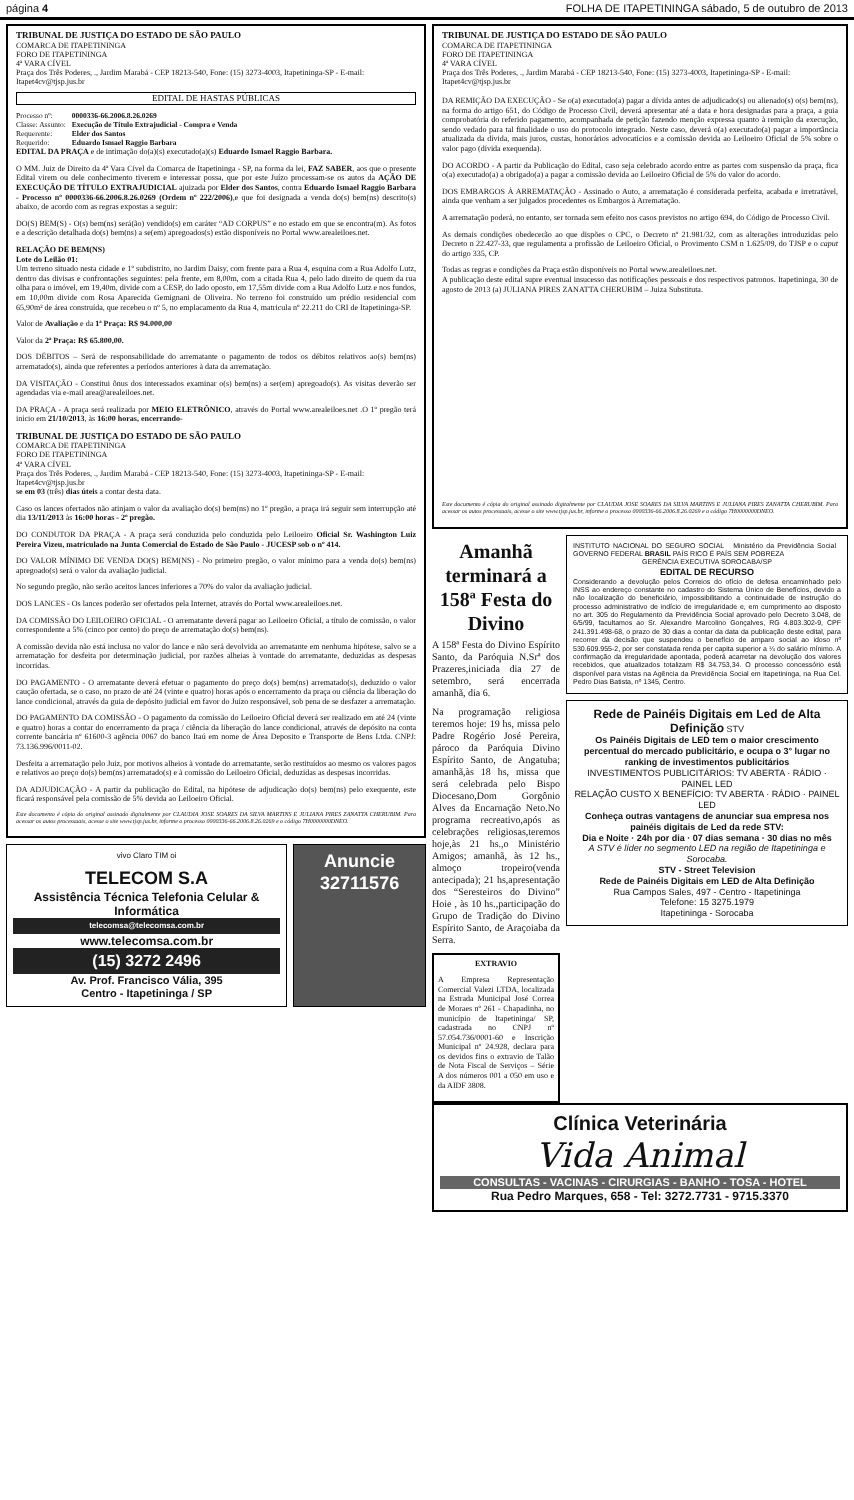página 4 FOLHA DE ITAPETININGA sábado, 5 de outubro de 2013
TRIBUNAL DE JUSTIÇA DO ESTADO DE SÃO PAULO
COMARCA DE ITAPETININGA
FORO DE ITAPETININGA
4ª VARA CÍVEL
Praça dos Três Poderes, ., Jardim Marabá - CEP 18213-540, Fone: (15) 3273-4003, Itapetininga-SP - E-mail: Itapet4cv@tjsp.jus.br
EDITAL DE HASTAS PÚBLICAS
| Processo nº: | 0000336-66.2006.8.26.0269 |
| Classe: Assunto: | Execução de Título Extrajudicial - Compra e Venda |
| Requerente: | Elder dos Santos |
| Requerido: | Eduardo Ismael Raggio Barbara |
EDITAL DA PRAÇA e de intimação do(a)(s) executado(a)(s) Eduardo Ismael Raggio Barbara.
O MM. Juiz de Direito da 4ª Vara Cível da Comarca de Itapetininga - SP, na forma da lei, FAZ SABER, aos que o presente Edital virem ou dele conhecimento tiverem e interessar possa, que por este Juízo processam-se os autos da AÇÃO DE EXECUÇÃO DE TÍTULO EXTRAJUDICIAL ajuizada por Elder dos Santos, contra Eduardo Ismael Raggio Barbara - Processo nº 0000336-66.2006.8.26.0269 (Ordem nº 222/2006),e que foi designada a venda do(s) bem(ns) descrito(s) abaixo, de acordo com as regras expostas a seguir:
DO(S) BEM(S) - O(s) bem(ns) será(ão) vendido(s) em caráter “AD CORPUS” e no estado em que se encontra(m). As fotos e a descrição detalhada do(s) bem(ns) a se(em) apregoados(s) estão disponíveis no Portal www.arealeiloes.net.
RELAÇÃO DE BEM(NS)
Lote do Leilão 01:
Um terreno situado nesta cidade e 1º subdistrito, no Jardim Daisy, com frente para a Rua 4, esquina com a Rua Adolfo Lutz, dentro das divisas e confrontações seguintes: pela frente, em 8,00m, com a citada Rua 4, pelo lado direito de quem da rua olha para o imóvel, em 19,40m, divide com a CESP, do lado oposto, em 17,55m divide com a Rua Adolfo Lutz e nos fundos, em 10,00m divide com Rosa Aparecida Gemignani de Oliveira. No terreno foi construído um prédio residencial com 65,90m² de área construída, que recebeu o nº 5, no emplacamento da Rua 4, matricula nº 22.211 do CRI de Itapetininga-SP.
Valor de Avaliação e da 1ª Praça: R$ 94.000,00
Valor da 2ª Praça: R$ 65.800,00.
DOS DÉBITOS – Será de responsabilidade do arrematante o pagamento de todos os débitos relativos ao(s) bem(ns) arrematado(s), ainda que referentes a períodos anteriores à data da arrematação.
DA VISITAÇÃO - Constitui ônus dos interessados examinar o(s) bem(ns) a ser(em) apregoado(s). As visitas deverão ser agendadas via e-mail area@arealeiloes.net.
DA PRAÇA - A praça será realizada por MEIO ELETRÔNICO, através do Portal www.arealeiloes.net .O 1º pregão terá início em 21/10/2013, às 16:00 horas, encerrando-
TRIBUNAL DE JUSTIÇA DO ESTADO DE SÃO PAULO
COMARCA DE ITAPETININGA
FORO DE ITAPETININGA
4ª VARA CÍVEL
Praça dos Três Poderes, ., Jardim Marabá - CEP 18213-540, Fone: (15) 3273-4003, Itapetininga-SP - E-mail: Itapet4cv@tjsp.jus.br
se em 03 (três) dias úteis a contar desta data.
Caso os lances ofertados não atinjam o valor da avaliação do(s) bem(ns) no 1º pregão, a praça irá seguir sem interrupção até dia 13/11/2013 às 16:00 horas - 2º pregão.
DO CONDUTOR DA PRAÇA - A praça será conduzida pelo conduzida pelo Leiloeiro Oficial Sr. Washington Luiz Pereira Vizeu, matriculado na Junta Comercial do Estado de São Paulo - JUCESP sob o nº 414.
DO VALOR MÍNIMO DE VENDA DO(S) BEM(NS) - No primeiro pregão, o valor mínimo para a venda do(s) bem(ns) apregoado(s) será o valor da avaliação judicial.
No segundo pregão, não serão aceitos lances inferiores a 70% do valor da avaliação judicial.
DOS LANCES - Os lances poderão ser ofertados pela Internet, através do Portal www.arealeiloes.net.
DA COMISSÃO DO LEILOEIRO OFICIAL - O arrematante deverá pagar ao Leiloeiro Oficial, a título de comissão, o valor correspondente a 5% (cinco por cento) do preço de arrematação do(s) bem(ns).
A comissão devida não está inclusa no valor do lance e não será devolvida ao arrematante em nenhuma hipótese, salvo se a arrematação for desfeita por determinação judicial, por razões alheias à vontade do arrematante, deduzidas as despesas incorridas.
DO PAGAMENTO - O arrematante deverá efetuar o pagamento do preço do(s) bem(ns) arrematado(s), deduzido o valor caução ofertada, se o caso, no prazo de até 24 (vinte e quatro) horas após o encerramento da praça ou ciência da liberação do lance condicional, através da guia de depósito judicial em favor do Juízo responsável, sob pena de se desfazer a arrematação.
DO PAGAMENTO DA COMISSÃO - O pagamento da comissão do Leiloeiro Oficial deverá ser realizado em até 24 (vinte e quatro) horas a contar do encerramento da praça / ciência da liberação do lance condicional, através de depósito na conta corrente bancária nº 61600-3 agência 0067 do banco Itaú em nome de Área Deposito e Transporte de Bens Ltda. CNPJ: 73.136.996/0011-02.
Desfeita a arrematação pelo Juiz, por motivos alheios à vontade do arrematante, serão restituídos ao mesmo os valores pagos e relativos ao preço do(s) bem(ns) arrematado(s) e à comissão do Leiloeiro Oficial, deduzidas as despesas incorridas.
DA ADJUDICAÇÃO - A partir da publicação do Edital, na hipótese de adjudicação do(s) bem(ns) pelo exequente, este ficará responsável pela comissão de 5% devida ao Leiloeiro Oficial.
Este documento é cópia do original assinado digitalmente por CLAUDIA JOSE SOARES DA SILVA MARTINS E JULIANA PIRES ZANATTA CHERUBIM. Para acessar os autos processuais, acesse o site www.tjsp.jus.br, informe o processo 0000336-66.2006.8.26.0269 e o código 7H0000000DNEO.
vivo Claro TIM oi
TELECOM S.A
Assistência Técnica Telefonia Celular & Informática
telecomsa@telecomsa.com.br
www.telecomsa.com.br
(15) 3272 2496
Av. Prof. Francisco Vália, 395
Centro - Itapetininga / SP
Anuncie
32711576
TRIBUNAL DE JUSTIÇA DO ESTADO DE SÃO PAULO
COMARCA DE ITAPETININGA
FORO DE ITAPETININGA
4ª VARA CÍVEL
Praça dos Três Poderes, ., Jardim Marabá - CEP 18213-540, Fone: (15) 3273-4003, Itapetininga-SP - E-mail: Itapet4cv@tjsp.jus.br
DA REMIÇÃO DA EXECUÇÃO - Se o(a) executado(a) pagar a dívida antes de adjudicado(s) ou alienado(s) o(s) bem(ns), na forma do artigo 651, do Código de Processo Civil, deverá apresentar até a data e hora designadas para a praça, a guia comprobatória do referido pagamento, acompanhada de petição fazendo menção expressa quanto à remição da execução, sendo vedado para tal finalidade o uso do protocolo integrado. Neste caso, deverá o(a) executado(a) pagar a importância atualizada da dívida, mais juros, custas, honorários advocatícios e a comissão devida ao Leiloeiro Oficial de 5% sobre o valor pago (dívida exequenda).
DO ACORDO - A partir da Publicação do Edital, caso seja celebrado acordo entre as partes com suspensão da praça, fica o(a) executado(a) a obrigado(a) a pagar a comissão devida ao Leiloeiro Oficial de 5% do valor do acordo.
DOS EMBARGOS À ARREMATAÇÃO - Assinado o Auto, a arrematação é considerada perfeita, acabada e irretratável, ainda que venham a ser julgados procedentes os Embargos à Arrematação.
A arrematação poderá, no entanto, ser tornada sem efeito nos casos previstos no artigo 694, do Código de Processo Civil.
As demais condições obedecerão ao que dispões o CPC, o Decreto nº 21.981/32, com as alterações introduzidas pelo Decreto n 22.427-33, que regulamenta a profissão de Leiloeiro Oficial, o Provimento CSM n 1.625/09, do TJSP e o caput do artigo 335, CP.
Todas as regras e condições da Praça estão disponíveis no Portal www.arealeiloes.net.
A publicação deste edital supre eventual insucesso das notificações pessoais e dos respectivos patronos. Itapetininga, 30 de agosto de 2013 (a) JULIANA PIRES ZANATTA CHERUBIM – Juiza Substituta.
Este documento é cópia do original assinado digitalmente por CLAUDIA JOSE SOARES DA SILVA MARTINS E JULIANA PIRES ZANATTA CHERUBIM. Para acessar os autos processuais, acesse o site www.tjsp.jus.br, informe o processo 0000336-66.2006.8.26.0269 e o código 7H0000000DNEO.
Amanhã terminará a 158ª Festa do Divino
A 158ª Festa do Divino Espírito Santo, da Paróquia N.Srª dos Prazeres,iniciada dia 27 de setembro, será encerrada amanhã, dia 6.
Na programação religiosa teremos hoje: 19 hs, missa pelo Padre Rogério José Pereira, pároco da Paróquia Divino Espírito Santo, de Angatuba; amanhã,às 18 hs, missa que será celebrada pelo Bispo Diocesano,Dom Gorgônio Alves da Encarnação Neto.No programa recreativo,após as celebrações religiosas,teremos hoje,às 21 hs.,o Ministério Amigos; amanhã, às 12 hs., almoço tropeiro(venda antecipada); 21 hs,apresentação dos “Seresteiros do Divino” Hoie , às 10 hs.,participação do Grupo de Tradição do Divino Espírito Santo, de Araçoiaba da Serra.
EXTRAVIO
A Empresa Representação Comercial Valezi LTDA, localizada na Estrada Municipal José Correa de Moraes nº 261 - Chapadinha, no município de Itapetininga/ SP, cadastrada no CNPJ nº 57.054.736/0001-60 e Inscrição Municipal nº 24.928, declara para os devidos fins o extravio de Talão de Nota Fiscal de Serviços – Série A dos números 001 a 050 em uso e da AIDF 3808.
INSTITUTO NACIONAL DO SEGURO SOCIAL Ministério da Previdência Social GOVERNO FEDERAL BRASIL PAÍS RICO É PAÍS SEM POBREZA
GERÊNCIA EXECUTIVA SOROCABA/SP
EDITAL DE RECURSO
Considerando a devolução pelos Correios do ofício de defesa encaminhado pelo INSS ao endereço constante no cadastro do Sistema Único de Benefícios, devido a não localização do beneficiário, impossibilitando a continuidade de instrução do processo administrativo de indício de irregularidade e, em cumprimento ao disposto no art. 305 do Regulamento da Previdência Social aprovado pelo Decreto 3.048, de 6/5/99, facultamos ao Sr. Alexandre Marcolino Gonçalves, RG 4.803.302-9, CPF 241.391.498-68, o prazo de 30 dias a contar da data da publicação deste edital, para recorrer da decisão que suspendeu o benefício de amparo social ao idoso nº 530.609.955-2, por ser constatada renda per capita superior a ¼ do salário mínimo. A confirmação da irregularidade apontada, poderá acarretar na devolução dos valores recebidos, que atualizados totalizam R$ 34.753,34. O processo concessório está disponível para vistas na Agência da Previdência Social em Itapetininga, na Rua Cel. Pedro Dias Batista, nº 1345, Centro.
Rede de Painéis Digitais em Led de Alta Definição STV
Os Painéis Digitais de LED tem o maior crescimento percentual do mercado publicitário, e ocupa o 3° lugar no ranking de investimentos publicitários
INVESTIMENTOS PUBLICITÁRIOS: TV ABERTA · RÁDIO · PAINEL LED
RELAÇÃO CUSTO X BENEFÍCIO: TV ABERTA · RÁDIO · PAINEL LED
Conheça outras vantagens de anunciar sua empresa nos painéis digitais de Led da rede STV:
Dia e Noite · 24h por dia · 07 dias semana · 30 dias no mês
A STV é líder no segmento LED na região de Itapetininga e Sorocaba.
STV - Street Television
Rede de Painéis Digitais em LED de Alta Definição
Rua Campos Sales, 497 - Centro - Itapetininga
Telefone: 15 3275.1979
Itapetininga - Sorocaba
Clínica Veterinária
Vida Animal
CONSULTAS - VACINAS - CIRURGIAS - BANHO - TOSA - HOTEL
Rua Pedro Marques, 658 - Tel: 3272.7731 - 9715.3370